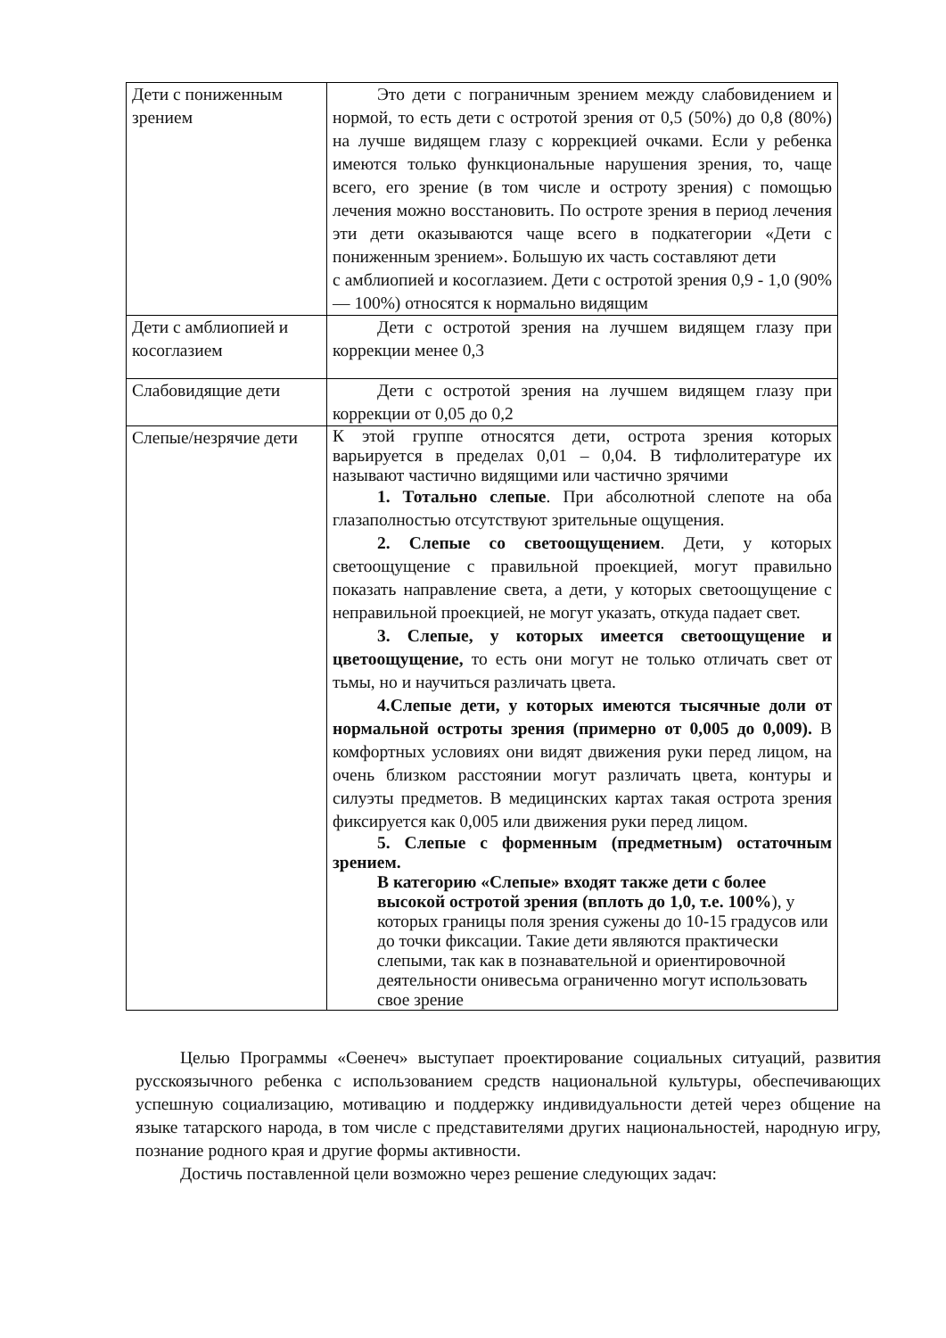| Дети с пониженным зрением | Это дети с пограничным зрением между слабовидением и нормой, то есть дети с остротой зрения от 0,5 (50%) до 0,8 (80%) на лучше видящем глазу с коррекцией очками. Если у ребенка имеются только функциональные нарушения зрения, то, чаще всего, его зрение (в том числе и остроту зрения) с помощью лечения можно восстановить. По остроте зрения в период лечения эти дети оказываются чаще всего в подкатегории «Дети с пониженным зрением». Большую их часть составляют дети с амблиопией и косоглазием. Дети с остротой зрения 0,9 - 1,0 (90% — 100%) относятся к нормально видящим |
| Дети с амблиопией и косоглазием | Дети с остротой зрения на лучшем видящем глазу при коррекции менее 0,3 |
| Слабовидящие дети | Дети с остротой зрения на лучшем видящем глазу при коррекции от 0,05 до 0,2 |
| Слепые/незрячие дети | К этой группе относятся дети, острота зрения которых варьируется в пределах 0,01 – 0,04. В тифлолитературе их называют частично видящими или частично зрячими 1. Тотально слепые . При абсолютной слепоте на оба глазаполностью отсутствуют зрительные ощущения. 2. Слепые со светоощущением . Дети, у которых светоощущение с правильной проекцией, могут правильно показать направление света, а дети, у которых светоощущение с неправильной проекцией, не могут указать, откуда падает свет. 3. Слепые, у которых имеется светоощущение и цветоощущение, то есть они могут не только отличать свет от тьмы, но и научиться различать цвета. 4.Слепые дети, у которых имеются тысячные доли от нормальной остроты зрения (примерно от 0,005 до 0,009). В комфортных условиях они видят движения руки перед лицом, на очень близком расстоянии могут различать цвета, контуры и силуэты предметов. В медицинских картах такая острота зрения фиксируется как 0,005 или движения руки перед лицом. 5. Слепые с форменным (предметным) остаточным зрением. В категорию «Слепые» входят также дети с более высокой остротой зрения (вплоть до 1,0, т.е. 100% ), у которых границы поля зрения сужены до 10-15 градусов или до точки фиксации. Такие дети являются практически слепыми, так как в познавательной и ориентировочной деятельности онивесьма ограниченно могут использовать свое зрение |
Целью Программы «Сөенеч» выступает проектирование социальных ситуаций, развития русскоязычного ребенка с использованием средств национальной культуры, обеспечивающих успешную социализацию, мотивацию и поддержку индивидуальности детей через общение на языке татарского народа, в том числе с представителями других национальностей, народную игру, познание родного края и другие формы активности.
Достичь поставленной цели возможно через решение следующих задач: